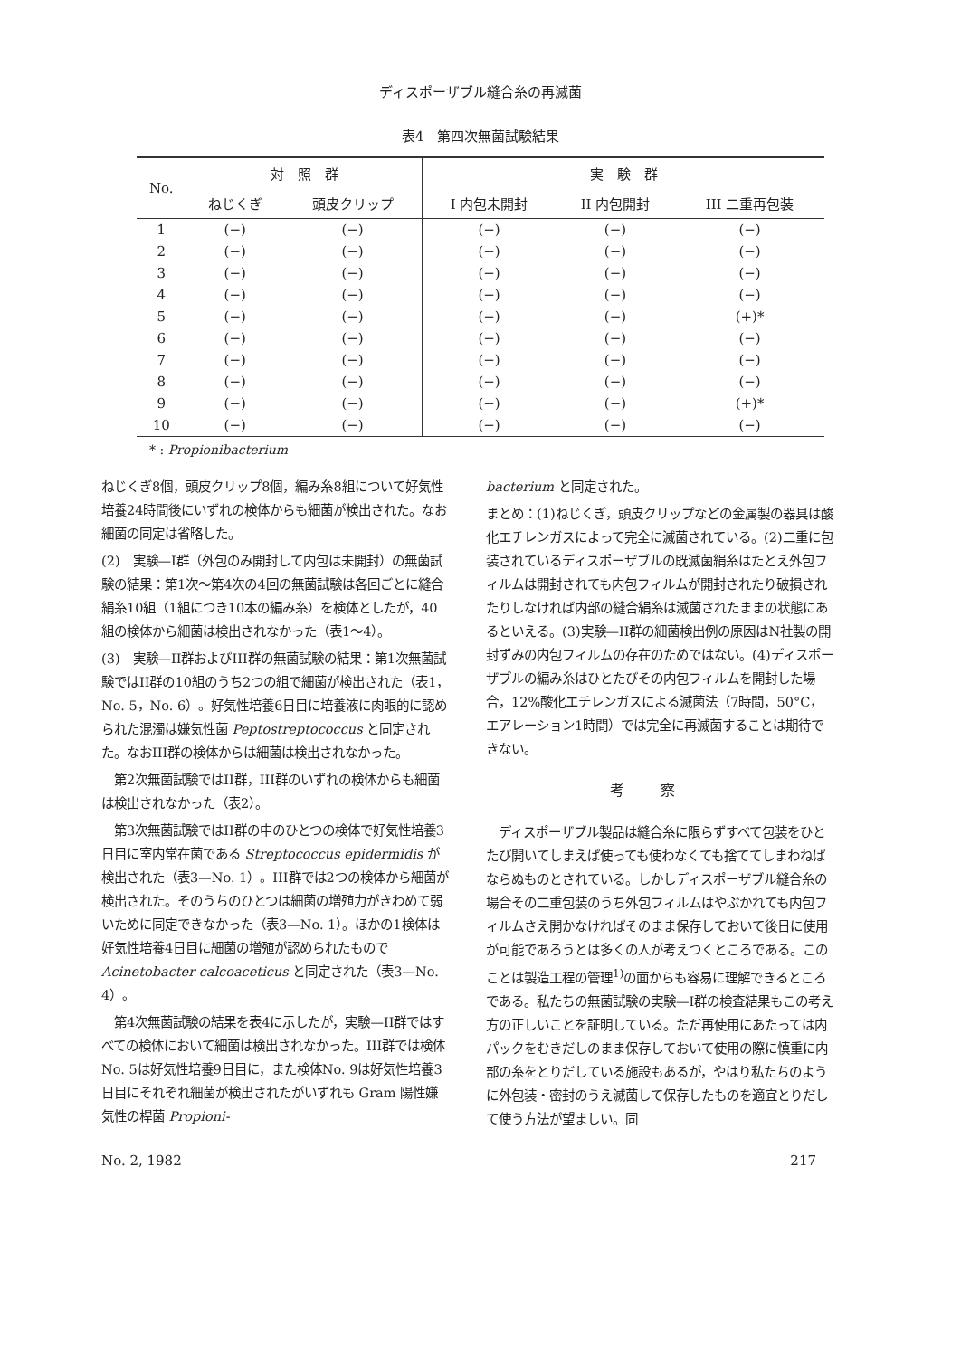ディスポーザブル縫合糸の再滅菌
表4　第四次無菌試験結果
| No. | 対 照 群 | | 実 験 群 | | |
| --- | --- | --- | --- | --- | --- |
| | ねじくぎ | 頭皮クリップ | I 内包未開封 | II 内包開封 | III 二重再包装 |
| 1 | (−) | (−) | (−) | (−) | (−) |
| 2 | (−) | (−) | (−) | (−) | (−) |
| 3 | (−) | (−) | (−) | (−) | (−) |
| 4 | (−) | (−) | (−) | (−) | (−) |
| 5 | (−) | (−) | (−) | (−) | (+)* |
| 6 | (−) | (−) | (−) | (−) | (−) |
| 7 | (−) | (−) | (−) | (−) | (−) |
| 8 | (−) | (−) | (−) | (−) | (−) |
| 9 | (−) | (−) | (−) | (−) | (+)* |
| 10 | (−) | (−) | (−) | (−) | (−) |
* : Propionibacterium
ねじくぎ8個，頭皮クリップ8個，編み糸8組について好気性培養24時間後にいずれの検体からも細菌が検出された。なお細菌の同定は省略した。
(2)　実験—I群（外包のみ開封して内包は未開封）の無菌試験の結果：第1次〜第4次の4回の無菌試験は各回ごとに縫合絹糸10組（1組につき10本の編み糸）を検体としたが，40組の検体から細菌は検出されなかった（表1〜4）。
(3)　実験—II群およびIII群の無菌試験の結果：第1次無菌試験ではII群の10組のうち2つの組で細菌が検出された（表1，No. 5，No. 6）。好気性培養6日目に培養液に肉眼的に認められた混濁は嫌気性菌 Peptostreptococcus と同定された。なおIII群の検体からは細菌は検出されなかった。
　第2次無菌試験ではII群，III群のいずれの検体からも細菌は検出されなかった（表2）。
　第3次無菌試験ではII群の中のひとつの検体で好気性培養3日目に室内常在菌である Streptococcus epidermidis が検出された（表3—No. 1）。III群では2つの検体から細菌が検出された。そのうちのひとつは細菌の増殖力がきわめて弱いために同定できなかった（表3—No. 1）。ほかの1検体は好気性培養4日目に細菌の増殖が認められたもので Acinetobacter calcoaceticus と同定された（表3—No. 4）。
　第4次無菌試験の結果を表4に示したが，実験—II群ではすべての検体において細菌は検出されなかった。III群では検体No. 5は好気性培養9日目に，また検体No. 9は好気性培養3日目にそれぞれ細菌が検出されたがいずれも Gram 陽性嫌気性の桿菌 Propioni-
bacterium と同定された。
まとめ：(1)ねじくぎ，頭皮クリップなどの金属製の器具は酸化エチレンガスによって完全に滅菌されている。(2)二重に包装されているディスポーザブルの既滅菌絹糸はたとえ外包フィルムは開封されても内包フィルムが開封されたり破損されたりしなければ内部の縫合絹糸は滅菌されたままの状態にあるといえる。(3)実験—II群の細菌検出例の原因はN社製の開封ずみの内包フィルムの存在のためではない。(4)ディスポーザブルの編み糸はひとたびその内包フィルムを開封した場合，12%酸化エチレンガスによる滅菌法（7時間，50°C，エアレーション1時間）では完全に再滅菌することは期待できない。
考察
　ディスポーザブル製品は縫合糸に限らずすべて包装をひとたび開いてしまえば使っても使わなくても捨ててしまわねばならぬものとされている。しかしディスポーザブル縫合糸の場合その二重包装のうち外包フィルムはやぶかれても内包フィルムさえ開かなければそのまま保存しておいて後日に使用が可能であろうとは多くの人が考えつくところである。このことは製造工程の管理<sup>1)</sup>の面からも容易に理解できるところである。私たちの無菌試験の実験—I群の検査結果もこの考え方の正しいことを証明している。ただ再使用にあたっては内パックをむきだしのまま保存しておいて使用の際に慎重に内部の糸をとりだしている施設もあるが，やはり私たちのように外包装・密封のうえ滅菌して保存したものを適宜とりだして使う方法が望ましい。同
No. 2, 1982 217